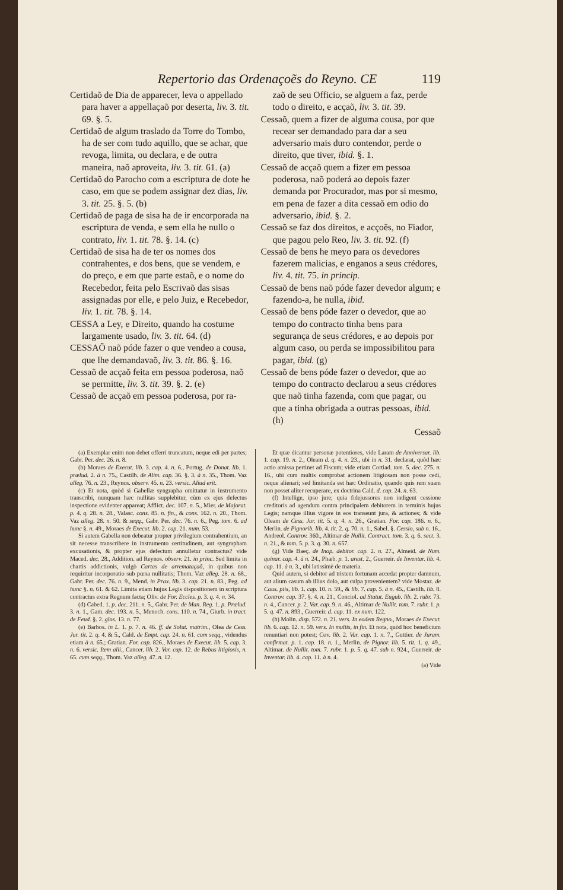Repertorio das Ordenaçoẽs do Reyno. CE 119
Certidaõ de Dia de apparecer, leva o appellado para haver a appellaçaõ por deserta, liv. 3. tit. 69. §. 5.
Certidaõ de algum traslado da Torre do Tombo, ha de ser com tudo aquillo, que se achar, que revoga, limita, ou declara, e de outra maneira, naõ aproveita, liv. 3. tit. 61. (a)
Certidaõ do Parocho com a escriptura de dote he caso, em que se podem assignar dez dias, liv. 3. tit. 25. §. 5. (b)
Certidaõ de paga de sisa ha de ir encorporada na escriptura de venda, e sem ella he nullo o contrato, liv. 1. tit. 78. §. 14. (c)
Certidaõ de sisa ha de ter os nomes dos contrahentes, e dos bens, que se vendem, e do preço, e em que parte estaõ, e o nome do Recebedor, feita pelo Escrivaõ das sisas assignadas por elle, e pelo Juiz, e Recebedor, liv. 1. tit. 78. §. 14.
CESSA a Ley, e Direito, quando ha costume largamente usado, liv. 3. tit. 64. (d)
CESSAÕ naõ póde fazer o que vendeo a cousa, que lhe demandavaõ, liv. 3. tit. 86. §. 16.
Cessaõ de acçaõ feita em pessoa poderosa, naõ se permitte, liv. 3. tit. 39. §. 2. (e)
Cessaõ de acçaõ em pessoa poderosa, por ra-
zaõ de seu Officio, se alguem a faz, perde todo o direito, e acçaõ, liv. 3. tit. 39.
Cessaõ, quem a fizer de alguma cousa, por que recear ser demandado para dar a seu adversario mais duro contendor, perde o direito, que tiver, ibid. §. 1.
Cessaõ de acçaõ quem a fizer em pessoa poderosa, naõ poderá ao depois fazer demanda por Procurador, mas por si mesmo, em pena de fazer a dita cessaõ em odio do adversario, ibid. §. 2.
Cessaõ se faz dos direitos, e acçoẽs, no Fiador, que pagou pelo Reo, liv. 3. tit. 92. (f)
Cessaõ de bens he meyo para os devedores fazerem malicias, e enganos a seus crédores, liv. 4. tit. 75. in princip.
Cessaõ de bens naõ póde fazer devedor algum; e fazendo-a, he nulla, ibid.
Cessaõ de bens póde fazer o devedor, que ao tempo do contracto tinha bens para segurança de seus crédores, e ao depois por algum caso, ou perda se impossibilitou para pagar, ibid. (g)
Cessaõ de bens póde fazer o devedor, que ao tempo do contracto declarou a seus crédores que naõ tinha fazenda, com que pagar, ou que a tinha obrigada a outras pessoas, ibid. (h)
Cessaõ
(a) Exemplar enim non debet offerri truncatum, neque edi per partes; Gabr. Per. dec. 26. n. 8.
(b) Moraes de Execut. lib. 3. cap. 4. n. 6., Portug. de Donat. lib. 1. prælud. 2. à n. 75., Castilh. de Alim. cap. 36. §. 3. à n. 35., Thom. Vaz alleg. 76. n. 23., Reynos. observ. 45. n. 23. versic. Aliud erit.
(c) Et nota, quòd si Gabellæ syngrapha omittatur in instrumento transcribi, nunquam hæc nullitas supplebitur, cùm ex ejus defectus inspectione evidenter appareat; Afflict. dec. 107. n. 5., Mier. de Majorat. p. 4. q. 28. n. 28., Valasc. cons. 85. n. fin., & cons. 162. n. 20., Thom. Vaz alleg. 28. n. 50. & seqq., Gabr. Per. dec. 76. n. 6., Peg. tom. 6. ad hunc §. n. 49., Moraes de Execut. lib. 2. cap. 21. num. 53.
Si autem Gabella non debeatur propter privilegium contrahentium, an sit necesse transcribere in instrumento certitudinem, aut syngrapham excusationis, & propter ejus defectum annulletur contractus? vide Maced. dec. 28., Addition. ad Reynos. observ. 21. in princ. Sed limita in chartis addictionis, vulgò Cartas de arremataçaõ, in quibus non requiritur incorporatio sub pœna nullitatis; Thom. Vaz alleg. 28. n. 68., Gabr. Per. dec. 76. n. 9., Mend. in Prax. lib. 3. cap. 21. n. 83., Peg. ad hunc §. n. 61. & 62. Limita etiam hujus Legis dispositionem in scriptura contractus extra Regnum facta; Oliv. de For. Eccles. p. 3. q. 4. n. 34.
(d) Cabed. 1. p. dec. 211. n. 5., Gabr. Per. de Man. Reg. 1. p. Prælud. 3. n. 1., Gam. dec. 193. n. 5., Menoch. cons. 110. n. 74., Giurb. in tract. de Feud. §. 2. glos. 13. n. 77.
(e) Barbos. in L. 1. p. 7. n. 46. ff. de Solut. matrim., Olea de Cess. Jur. tit. 2. q. 4. & 5., Cald. de Empt. cap. 24. n. 61. cum seqq., videndus etiam à n. 65.; Gratian. For. cap. 826., Moraes de Execut. lib. 5. cap. 3. n. 6. versic. Item alii., Cancer. lib. 2. Var. cap. 12. de Rebus litigiosis, n. 65. cum seqq., Thom. Vaz alleg. 47. n. 12.
Et quæ dicantur personæ potentiores, vide Laram de Anniversar. lib. 1. cap. 19. n. 2., Oleam d. q. 4. n. 23., ubi in n. 31. declarat, quòd hæc actio amissa pertinet ad Fiscum; vide etiam Cortiad. tom. 5. dec. 275. n. 16., ubi cum multis comprobat actionem litigiosam non posse cedi, neque alienari; sed limitanda est hæc Ordinatio, quando quis rem suam non posset aliter recuperare, ex doctrina Cald. d. cap. 24. n. 63.
(f) Intellige, ipso jure; quia fidejussores non indigent cessione creditoris ad agendum contra principalem debitorem in terminis hujus Legis; namque illius vigore in eos transeunt jura, & actiones; & vide Oleam de Cess. Jur. tit. 5. q. 4. n. 26., Gratian. For. cap. 186. n. 6., Merlin. de Pignorib. lib. 4. tit. 2. q. 70. n. 1., Sabel. §. Cessio, sub n. 16., Andreol. Controv. 360., Altimar de Nullit. Contract. tom. 3. q. 6. sect. 3. n. 21., & tom. 5. p. 3. q. 30. n. 657.
(g) Vide Baeç. de Inop. debitor. cap. 2. n. 27., Almeid. de Num. quinar. cap. 4. à n. 24., Phæb. p. 1. arest. 2., Guerreir. de Inventar. lib. 4. cap. 11. à n. 3., ubi latissimè de materia.
Quid autem, si debitor ad tristem fortunam accedat propter damnum, aut alium casum ab illius dolo, aut culpa provenientem? vide Mostaz. de Caus. piis, lib. 1. cap. 10. n. 59., & lib. 7. cap. 5. à n. 45., Castilh. lib. 8. Controv. cap. 37. §. 4. n. 21., Conciol. ad Statut. Eugub. lib. 2. rubr. 73. n. 4., Cancer. p. 2. Var. cap. 9. n. 46., Altimar de Nullit. tom. 7. rubr. 1. p. 5. q. 47. n. 893., Guerreir. d. cap. 11. ex num. 122.
(h) Molin. disp. 572. n. 21. vers. In eodem Regno., Moraes de Execut. lib. 6. cap. 12. n. 59. vers. In multis, in fin. Et nota, quòd hoc beneficium renuntiari non potest; Cov. lib. 2. Var. cap. 1. n. 7., Guttier. de Juram. confirmat. p. 1. cap. 18. n. 1., Merlin. de Pignor. lib. 5. tit. 1. q. 49., Altimar. de Nullit. tom. 7. rubr. 1. p. 5. q. 47. sub n. 924., Guerreir. de Inventar. lib. 4. cap. 11. à n. 4.
(a) Vide